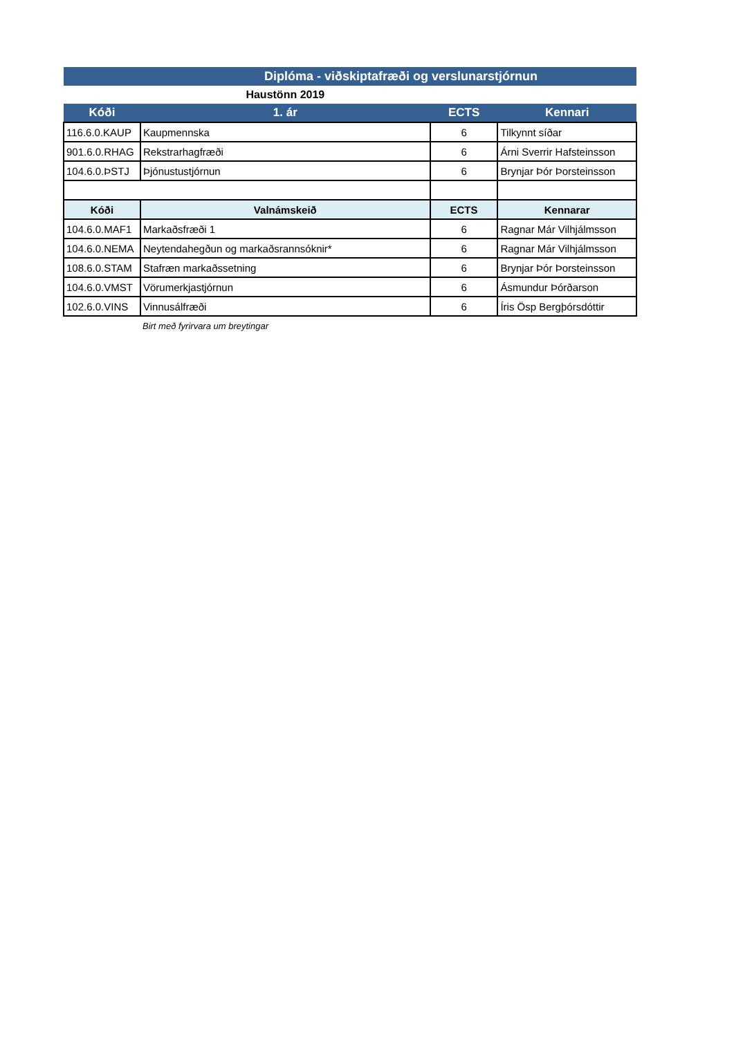| Diplóma - viðskiptafræði og verslunarstjórnun | | | |
| | Haustönn 2019 | | |
| Kóði | 1. ár | ECTS | Kennari |
| 116.6.0.KAUP | Kaupmennska | 6 | Tilkynnt síðar |
| 901.6.0.RHAG | Rekstrarhagfræði | 6 | Árni Sverrir Hafsteinsson |
| 104.6.0.ÞSTJ | Þjónustustjórnun | 6 | Brynjar Þór Þorsteinsson |
| Kóði | Valnámskeið | ECTS | Kennarar |
| 104.6.0.MAF1 | Markaðsfræði 1 | 6 | Ragnar Már Vilhjálmsson |
| 104.6.0.NEMA | Neytendahegðun og markaðsrannsóknir* | 6 | Ragnar Már Vilhjálmsson |
| 108.6.0.STAM | Stafræn markaðssetning | 6 | Brynjar Þór Þorsteinsson |
| 104.6.0.VMST | Vörumerkjastjórnun | 6 | Ásmundur Þórðarson |
| 102.6.0.VINS | Vinnusálfræði | 6 | Íris Ösp Bergþórsdóttir |
| | Birt með fyrirvara um breytingar | | |